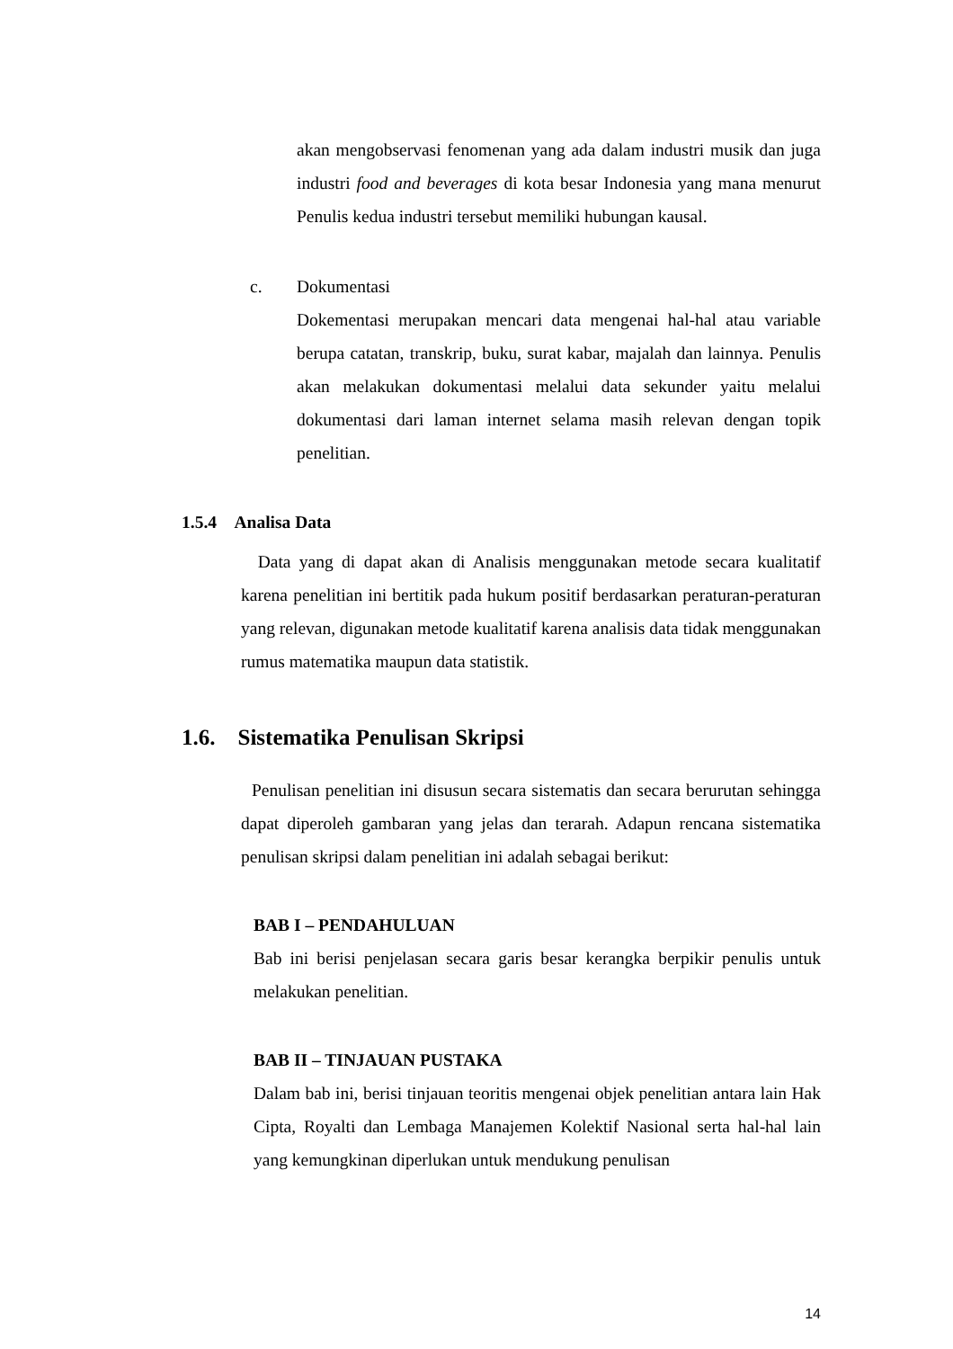akan mengobservasi fenomenan yang ada dalam industri musik dan juga industri food and beverages di kota besar Indonesia yang mana menurut Penulis kedua industri tersebut memiliki hubungan kausal.
c. Dokumentasi
Dokementasi merupakan mencari data mengenai hal-hal atau variable berupa catatan, transkrip, buku, surat kabar, majalah dan lainnya. Penulis akan melakukan dokumentasi melalui data sekunder yaitu melalui dokumentasi dari laman internet selama masih relevan dengan topik penelitian.
1.5.4 Analisa Data
Data yang di dapat akan di Analisis menggunakan metode secara kualitatif karena penelitian ini bertitik pada hukum positif berdasarkan peraturan-peraturan yang relevan, digunakan metode kualitatif karena analisis data tidak menggunakan rumus matematika maupun data statistik.
1.6. Sistematika Penulisan Skripsi
Penulisan penelitian ini disusun secara sistematis dan secara berurutan sehingga dapat diperoleh gambaran yang jelas dan terarah. Adapun rencana sistematika penulisan skripsi dalam penelitian ini adalah sebagai berikut:
BAB I – PENDAHULUAN
Bab ini berisi penjelasan secara garis besar kerangka berpikir penulis untuk melakukan penelitian.
BAB II – TINJAUAN PUSTAKA
Dalam bab ini, berisi tinjauan teoritis mengenai objek penelitian antara lain Hak Cipta, Royalti dan Lembaga Manajemen Kolektif Nasional serta hal-hal lain yang kemungkinan diperlukan untuk mendukung penulisan
14